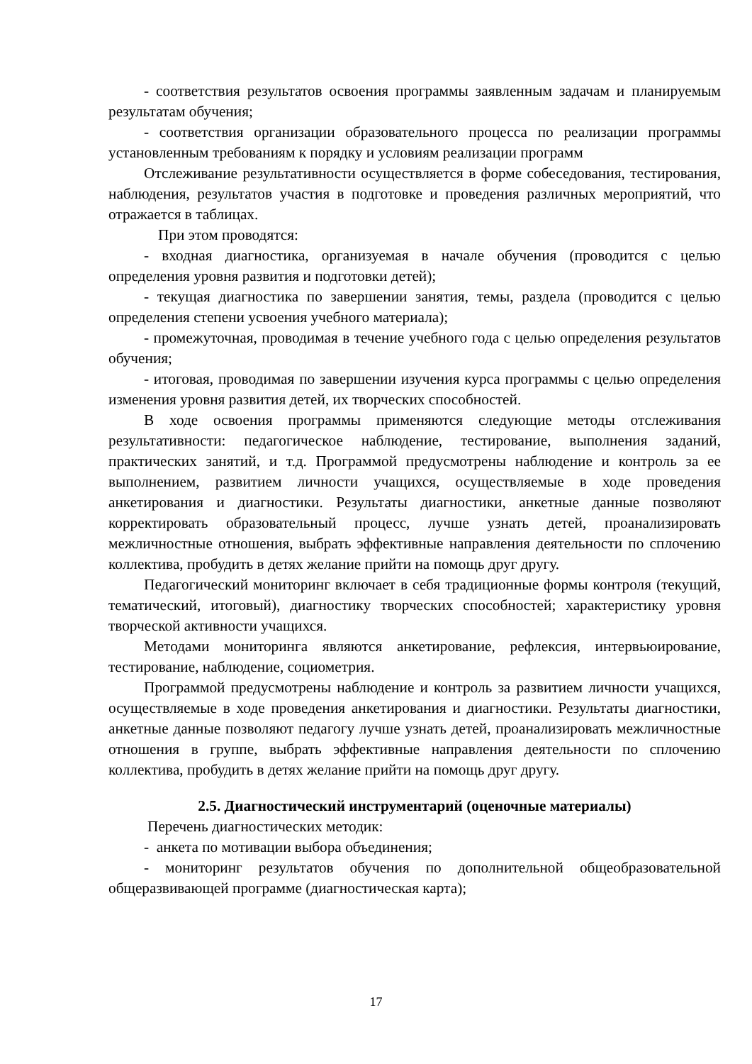- соответствия результатов освоения программы заявленным задачам и планируемым результатам обучения;
- соответствия организации образовательного процесса по реализации программы установленным требованиям к порядку и условиям реализации программ
Отслеживание результативности осуществляется в форме собеседования, тестирования, наблюдения, результатов участия в подготовке и проведения различных мероприятий, что отражается в таблицах.
При этом проводятся:
- входная диагностика, организуемая в начале обучения (проводится с целью определения уровня развития и подготовки детей);
- текущая диагностика по завершении занятия, темы, раздела (проводится с целью определения степени усвоения учебного материала);
- промежуточная, проводимая в течение учебного года с целью определения результатов обучения;
- итоговая, проводимая по завершении изучения курса программы с целью определения изменения уровня развития детей, их творческих способностей.
В ходе освоения программы применяются следующие методы отслеживания результативности: педагогическое наблюдение, тестирование, выполнения заданий, практических занятий, и т.д. Программой предусмотрены наблюдение и контроль за ее выполнением, развитием личности учащихся, осуществляемые в ходе проведения анкетирования и диагностики. Результаты диагностики, анкетные данные позволяют корректировать образовательный процесс, лучше узнать детей, проанализировать межличностные отношения, выбрать эффективные направления деятельности по сплочению коллектива, пробудить в детях желание прийти на помощь друг другу.
Педагогический мониторинг включает в себя традиционные формы контроля (текущий, тематический, итоговый), диагностику творческих способностей; характеристику уровня творческой активности учащихся.
Методами мониторинга являются анкетирование, рефлексия, интервьюирование, тестирование, наблюдение, социометрия.
Программой предусмотрены наблюдение и контроль за развитием личности учащихся, осуществляемые в ходе проведения анкетирования и диагностики. Результаты диагностики, анкетные данные позволяют педагогу лучше узнать детей, проанализировать межличностные отношения в группе, выбрать эффективные направления деятельности по сплочению коллектива, пробудить в детях желание прийти на помощь друг другу.
2.5. Диагностический инструментарий (оценочные материалы)
Перечень диагностических методик:
- анкета по мотивации выбора объединения;
- мониторинг результатов обучения по дополнительной общеобразовательной общеразвивающей программе (диагностическая карта);
17